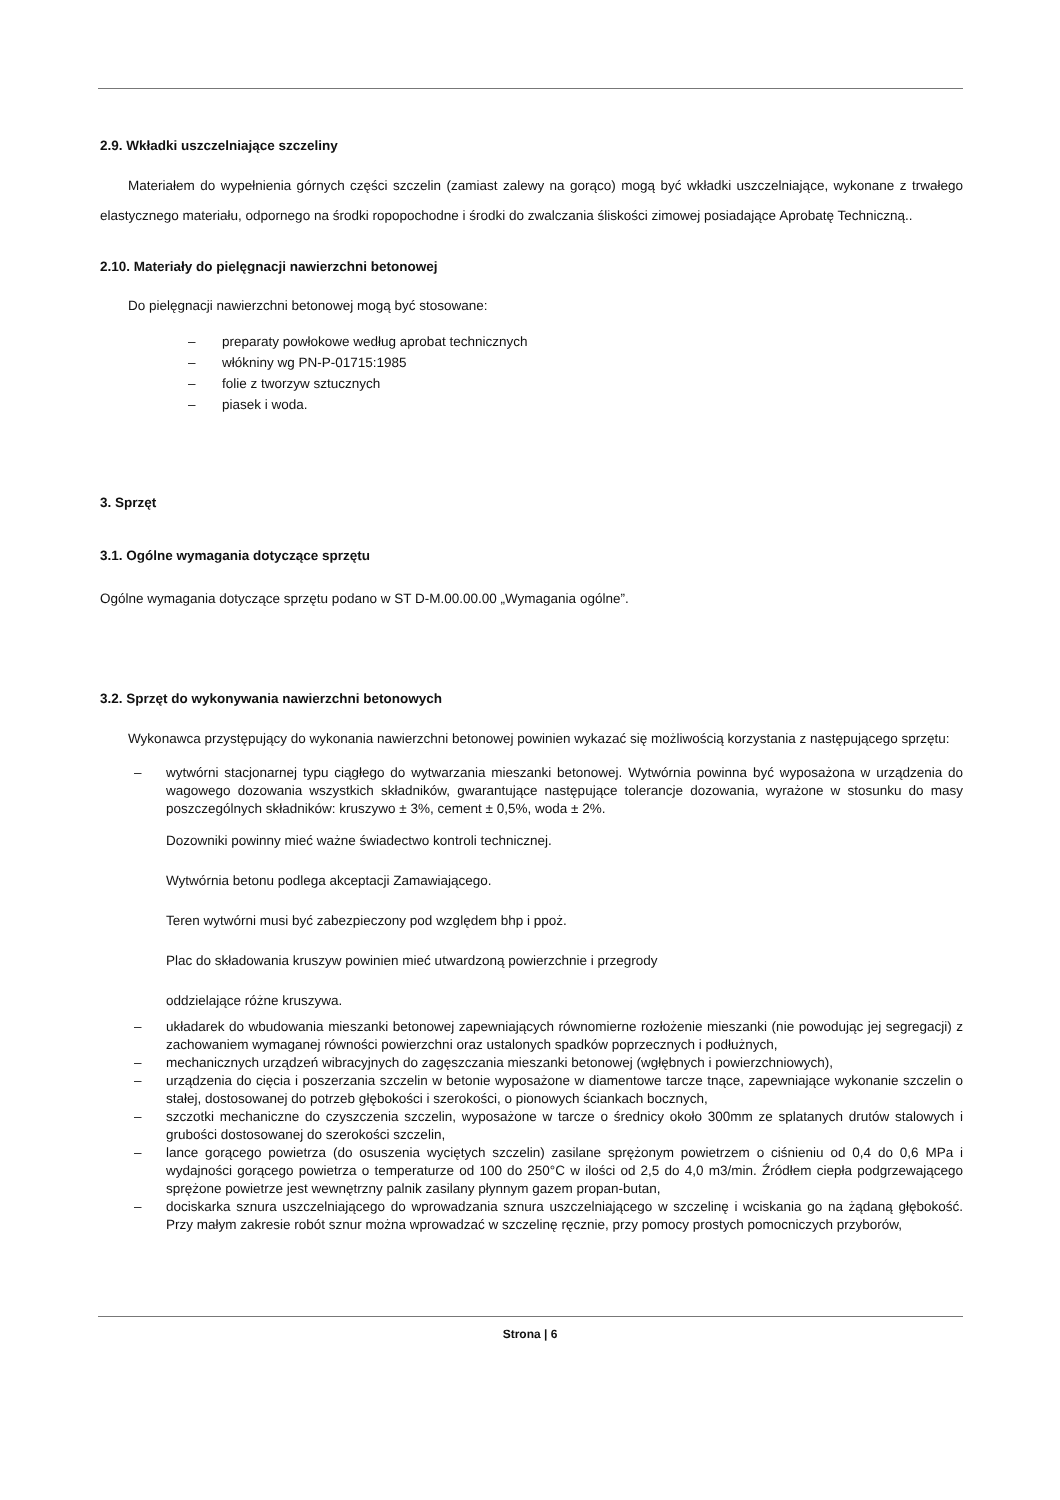2.9. Wkładki uszczelniające szczeliny
Materiałem do wypełnienia górnych części szczelin (zamiast zalewy na gorąco) mogą być wkładki uszczelniające, wykonane z trwałego elastycznego materiału, odpornego na środki ropopochodne i środki do zwalczania śliskości zimowej posiadające Aprobatę Techniczną..
2.10. Materiały do pielęgnacji nawierzchni betonowej
Do pielęgnacji nawierzchni betonowej mogą być stosowane:
– preparaty powłokowe według aprobat technicznych
– włókniny wg PN-P-01715:1985
– folie z tworzyw sztucznych
– piasek i woda.
3. Sprzęt
3.1. Ogólne wymagania dotyczące sprzętu
Ogólne wymagania dotyczące sprzętu podano w ST D-M.00.00.00 „Wymagania ogólne”.
3.2. Sprzęt do wykonywania nawierzchni betonowych
Wykonawca przystępujący do wykonania nawierzchni betonowej powinien wykazać się możliwością korzystania z następującego sprzętu:
– wytwórni stacjonarnej typu ciągłego do wytwarzania mieszanki betonowej. Wytwórnia powinna być wyposażona w urządzenia do wagowego dozowania wszystkich składników, gwarantujące następujące tolerancje dozowania, wyrażone w stosunku do masy poszczególnych składników: kruszywo ± 3%, cement ± 0,5%, woda ± 2%.
Dozowniki powinny mieć ważne świadectwo kontroli technicznej.
Wytwórnia betonu podlega akceptacji Zamawiającego.
Teren wytwórni musi być zabezpieczony pod względem bhp i ppoż.
Plac do składowania kruszyw powinien mieć utwardzoną powierzchnie i przegrody
oddzielające różne kruszywa.
– układarek do wbudowania mieszanki betonowej zapewniających równomierne rozłożenie mieszanki (nie powodując jej segregacji) z zachowaniem wymaganej równości powierzchni oraz ustalonych spadków poprzecznych i podłużnych,
– mechanicznych urządzeń wibracyjnych do zagęszczania mieszanki betonowej (wgłębnych i powierzchniowych),
– urządzenia do cięcia i poszerzania szczelin w betonie wyposażone w diamentowe tarcze tnące, zapewniające wykonanie szczelin o stałej, dostosowanej do potrzeb głębokości i szerokości, o pionowych ściankach bocznych,
– szczotki mechaniczne do czyszczenia szczelin, wyposażone w tarcze o średnicy około 300mm ze splatanych drutów stalowych i grubości dostosowanej do szerokości szczelin,
– lance gorącego powietrza (do osuszenia wyciętych szczelin) zasilane sprężonym powietrzem o ciśnieniu od 0,4 do 0,6 MPa i wydajności gorącego powietrza o temperaturze od 100 do 250°C w ilości od 2,5 do 4,0 m3/min. Źródłem ciepła podgrzewającego sprężone powietrze jest wewnętrzny palnik zasilany płynnym gazem propan-butan,
– dociskarka sznura uszczelniającego do wprowadzania sznura uszczelniającego w szczelinę i wciskania go na żądaną głębokość. Przy małym zakresie robót sznur można wprowadzać w szczelinę ręcznie, przy pomocy prostych pomocniczych przyborów,
Strona | 6